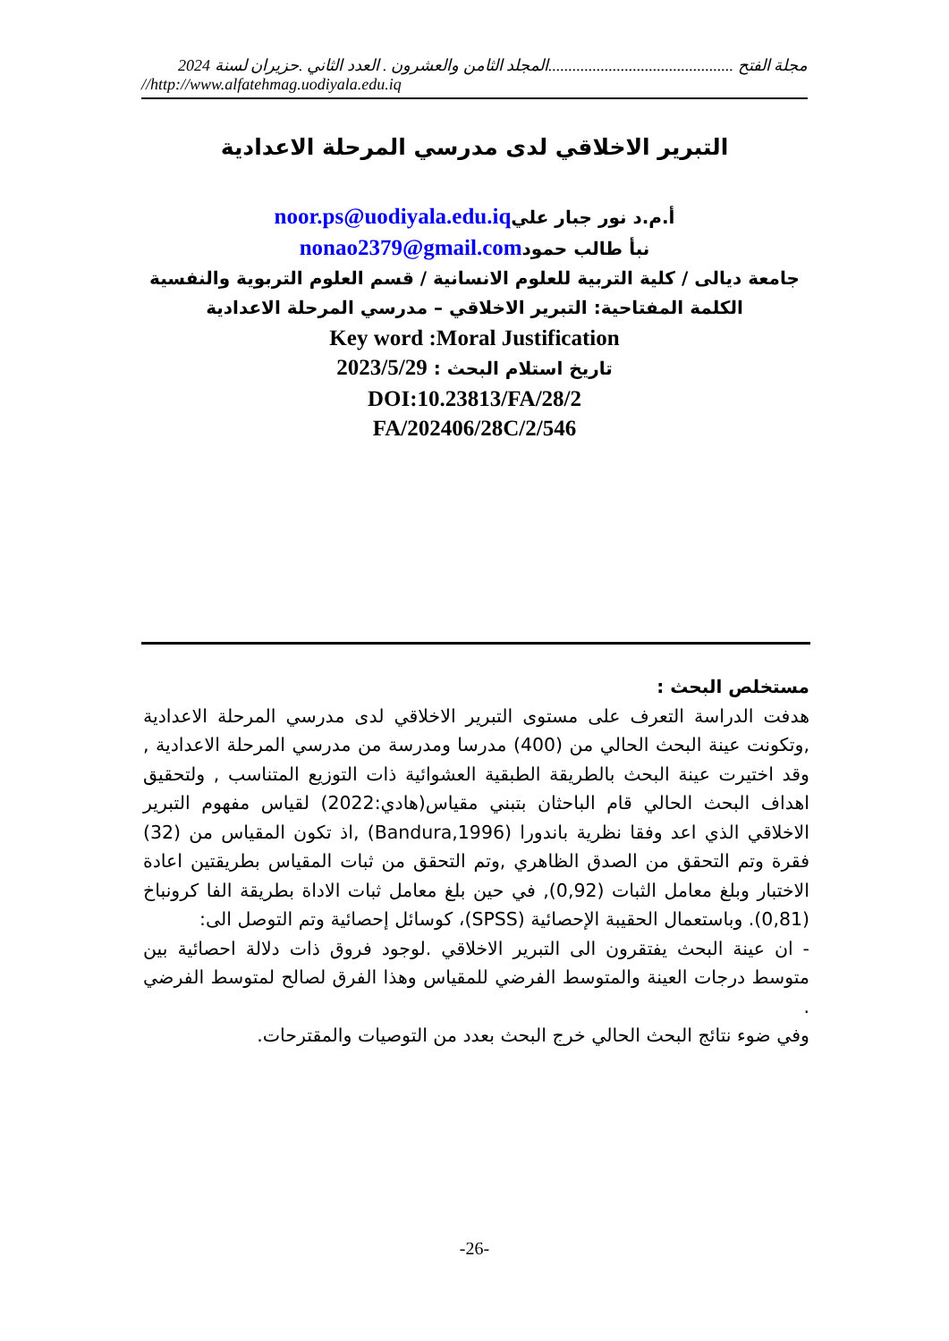مجلة الفتح ..............................................المجلد الثامن والعشرون . العدد الثاني .حزيران لسنة 2024
//http://www.alfatehmag.uodiyala.edu.iq
التبرير الاخلاقي لدى مدرسي المرحلة الاعدادية
أ.م.د نور جبار عليnoor.ps@uodiyala.edu.iq
نبأ طالب حمودnonao2379@gmail.com
جامعة ديالى / كلية التربية للعلوم الانسانية / قسم العلوم التربوية والنفسية
الكلمة المفتاحية: التبرير الاخلاقي – مدرسي المرحلة الاعدادية
Key word :Moral Justification
تاريخ استلام البحث : 2023/5/29
DOI:10.23813/FA/28/2
FA/202406/28C/2/546
مستخلص البحث :
هدفت الدراسة التعرف على مستوى التبرير الاخلاقي لدى مدرسي المرحلة الاعدادية ,وتكونت عينة البحث الحالي من (400) مدرسا ومدرسة من مدرسي المرحلة الاعدادية , وقد اختيرت عينة البحث بالطريقة الطبقية العشوائية ذات التوزيع المتناسب , ولتحقيق اهداف البحث الحالي قام الباحثان بتبني مقياس(هادي:2022) لقياس مفهوم التبرير الاخلاقي الذي اعد وفقا نظرية باندورا (Bandura,1996) ,اذ تكون المقياس من (32) فقرة وتم التحقق من الصدق الظاهري ,وتم التحقق من ثبات المقياس بطريقتين اعادة الاختبار وبلغ معامل الثبات (0,92), في حين بلغ معامل ثبات الاداة بطريقة الفا كرونباخ (0,81). وباستعمال الحقيبة الإحصائية (SPSS)، كوسائل إحصائية وتم التوصل الى:
- ان عينة البحث يفتقرون الى التبرير الاخلاقي .لوجود فروق ذات دلالة احصائية بين متوسط درجات العينة والمتوسط الفرضي للمقياس وهذا الفرق لصالح لمتوسط الفرضي .
وفي ضوء نتائج البحث الحالي خرج البحث بعدد من التوصيات والمقترحات.
-26-